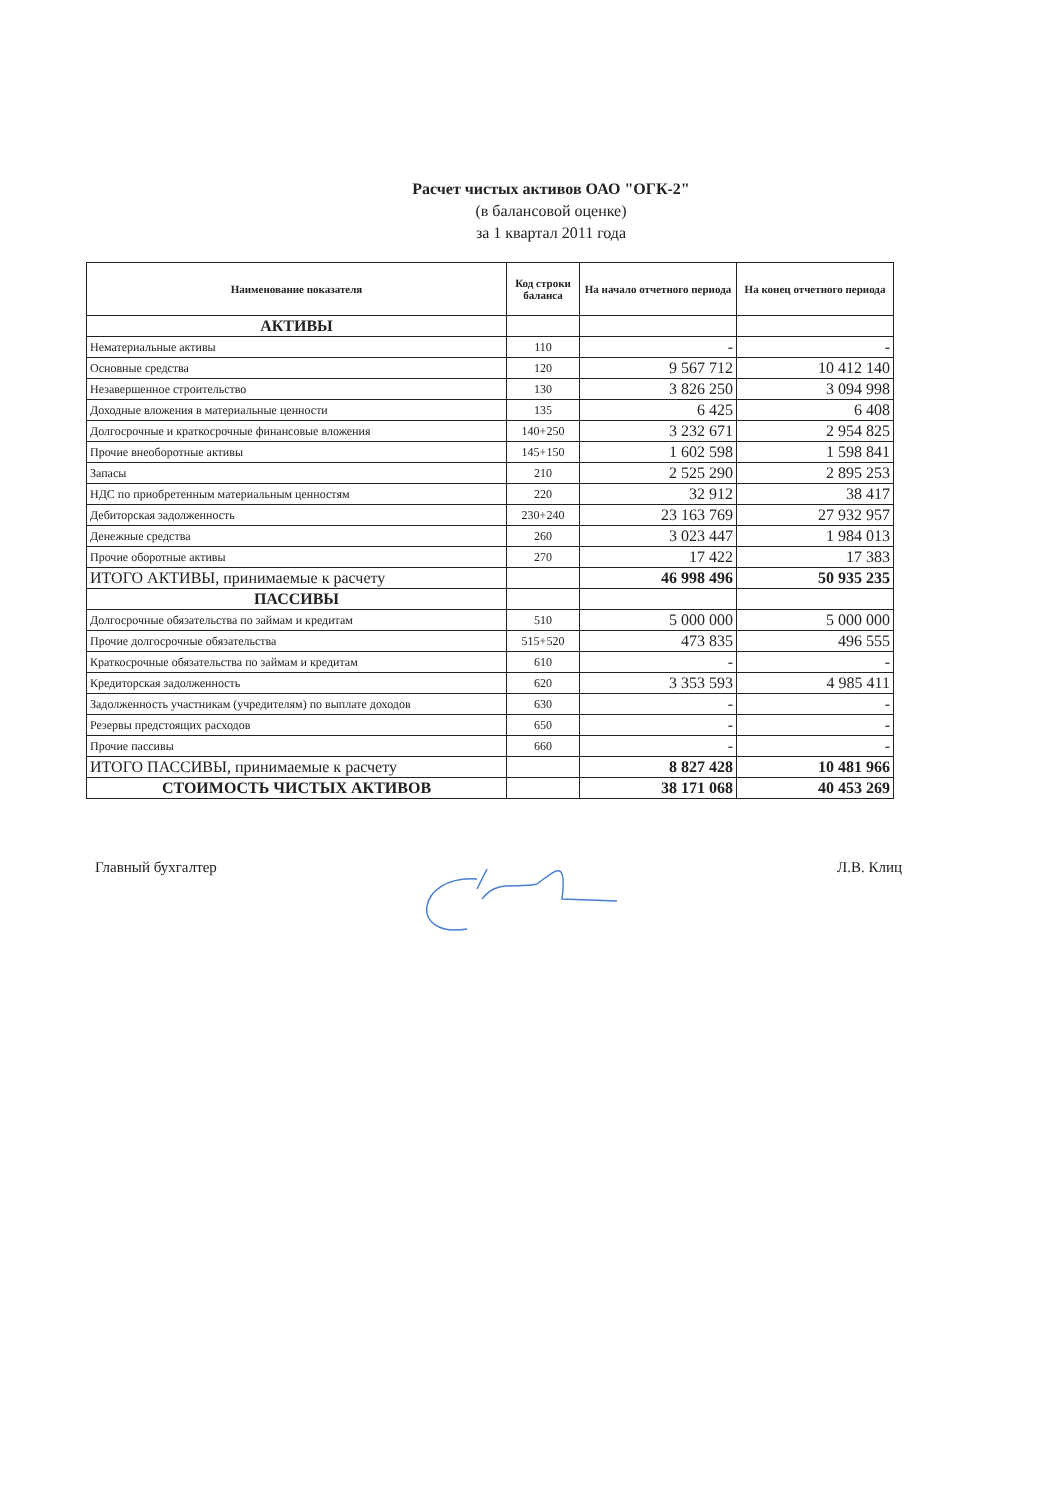Расчет чистых активов ОАО "ОГК-2"
(в балансовой оценке)
за 1 квартал 2011 года
| Наименование показателя | Код строки баланса | На начало отчетного периода | На конец отчетного периода |
| --- | --- | --- | --- |
| АКТИВЫ | | | |
| Нематериальные активы | 110 | - | - |
| Основные средства | 120 | 9 567 712 | 10 412 140 |
| Незавершенное строительство | 130 | 3 826 250 | 3 094 998 |
| Доходные вложения в материальные ценности | 135 | 6 425 | 6 408 |
| Долгосрочные и краткосрочные финансовые вложения | 140+250 | 3 232 671 | 2 954 825 |
| Прочие внеоборотные активы | 145+150 | 1 602 598 | 1 598 841 |
| Запасы | 210 | 2 525 290 | 2 895 253 |
| НДС по приобретенным материальным ценностям | 220 | 32 912 | 38 417 |
| Дебиторская задолженность | 230+240 | 23 163 769 | 27 932 957 |
| Денежные средства | 260 | 3 023 447 | 1 984 013 |
| Прочие оборотные активы | 270 | 17 422 | 17 383 |
| ИТОГО АКТИВЫ, принимаемые к расчету | | 46 998 496 | 50 935 235 |
| ПАССИВЫ | | | |
| Долгосрочные обязательства по займам и кредитам | 510 | 5 000 000 | 5 000 000 |
| Прочие долгосрочные обязательства | 515+520 | 473 835 | 496 555 |
| Краткосрочные обязательства по займам и кредитам | 610 | - | - |
| Кредиторская задолженность | 620 | 3 353 593 | 4 985 411 |
| Задолженность участникам (учредителям) по выплате доходов | 630 | - | - |
| Резервы предстоящих расходов | 650 | - | - |
| Прочие пассивы | 660 | - | - |
| ИТОГО ПАССИВЫ, принимаемые к расчету | | 8 827 428 | 10 481 966 |
| СТОИМОСТЬ ЧИСТЫХ АКТИВОВ | | 38 171 068 | 40 453 269 |
Главный бухгалтер Л.В. Клиц